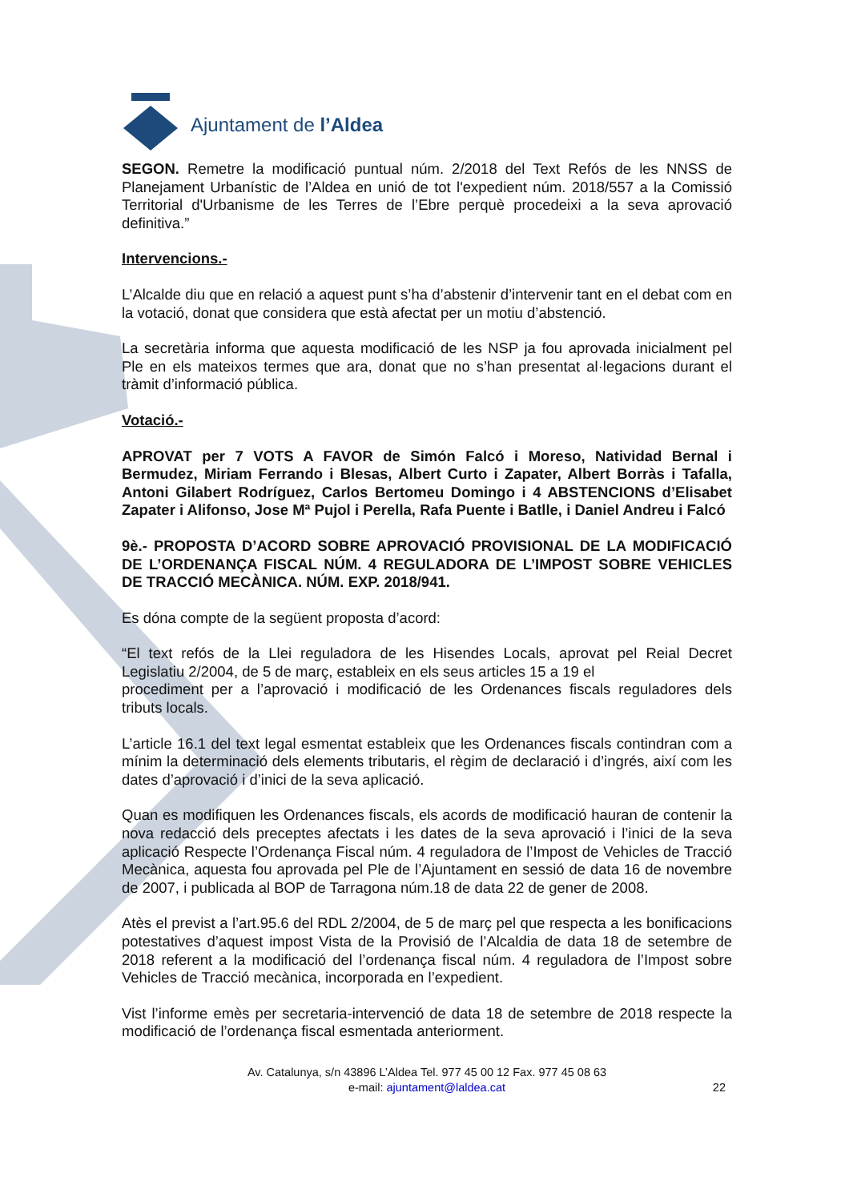Ajuntament de l’Aldea
SEGON. Remetre la modificació puntual núm. 2/2018 del Text Refós de les NNSS de Planejament Urbanístic de l’Aldea en unió de tot l'expedient núm. 2018/557 a la Comissió Territorial d'Urbanisme de les Terres de l’Ebre perquè procedeixi a la seva aprovació definitiva.”
Intervencions.-
L’Alcalde diu que en relació a aquest punt s’ha d’abstenir d’intervenir tant en el debat com en la votació, donat que considera que està afectat per un motiu d’abstenció.
La secretària informa que aquesta modificació de les NSP ja fou aprovada inicialment pel Ple en els mateixos termes que ara, donat que no s’han presentat al·legacions durant el tràmit d’informació pública.
Votació.-
APROVAT per 7 VOTS A FAVOR de Simón Falcó i Moreso, Natividad Bernal i Bermudez, Miriam Ferrando i Blesas, Albert Curto i Zapater, Albert Borràs i Tafalla, Antoni Gilabert Rodríguez, Carlos Bertomeu Domingo i 4 ABSTENCIONS d’Elisabet Zapater i Alifonso, Jose Mª Pujol i Perella, Rafa Puente i Batlle, i Daniel Andreu i Falcó
9è.- PROPOSTA D’ACORD SOBRE APROVACIÓ PROVISIONAL DE LA MODIFICACIÓ DE L’ORDENANÇA FISCAL NÚM. 4 REGULADORA DE L’IMPOST SOBRE VEHICLES DE TRACCIÓ MECÀNICA. NÚM. EXP. 2018/941.
Es dóna compte de la següent proposta d’acord:
“El text refós de la Llei reguladora de les Hisendes Locals, aprovat pel Reial Decret Legislatiu 2/2004, de 5 de març, estableix en els seus articles 15 a 19 el
procediment per a l’aprovació i modificació de les Ordenances fiscals reguladores dels tributs locals.
L’article 16.1 del text legal esmentat estableix que les Ordenances fiscals contindran com a mínim la determinació dels elements tributaris, el règim de declaració i d’ingrés, així com les dates d’aprovació i d’inici de la seva aplicació.
Quan es modifiquen les Ordenances fiscals, els acords de modificació hauran de contenir la nova redacció dels preceptes afectats i les dates de la seva aprovació i l’inici de la seva aplicació Respecte l’Ordenança Fiscal núm. 4 reguladora de l’Impost de Vehicles de Tracció Mecànica, aquesta fou aprovada pel Ple de l’Ajuntament en sessió de data 16 de novembre de 2007, i publicada al BOP de Tarragona núm.18 de data 22 de gener de 2008.
Atès el previst a l’art.95.6 del RDL 2/2004, de 5 de març pel que respecta a les bonificacions potestatives d’aquest impost Vista de la Provisió de l’Alcaldia de data 18 de setembre de 2018 referent a la modificació del l’ordenança fiscal núm. 4 reguladora de l’Impost sobre Vehicles de Tracció mecànica, incorporada en l’expedient.
Vist l’informe emès per secretaria-intervenció de data 18 de setembre de 2018 respecte la modificació de l’ordenança fiscal esmentada anteriorment.
Av. Catalunya, s/n 43896 L’Aldea Tel. 977 45 00 12 Fax. 977 45 08 63
e-mail: ajuntament@laldea.cat
22